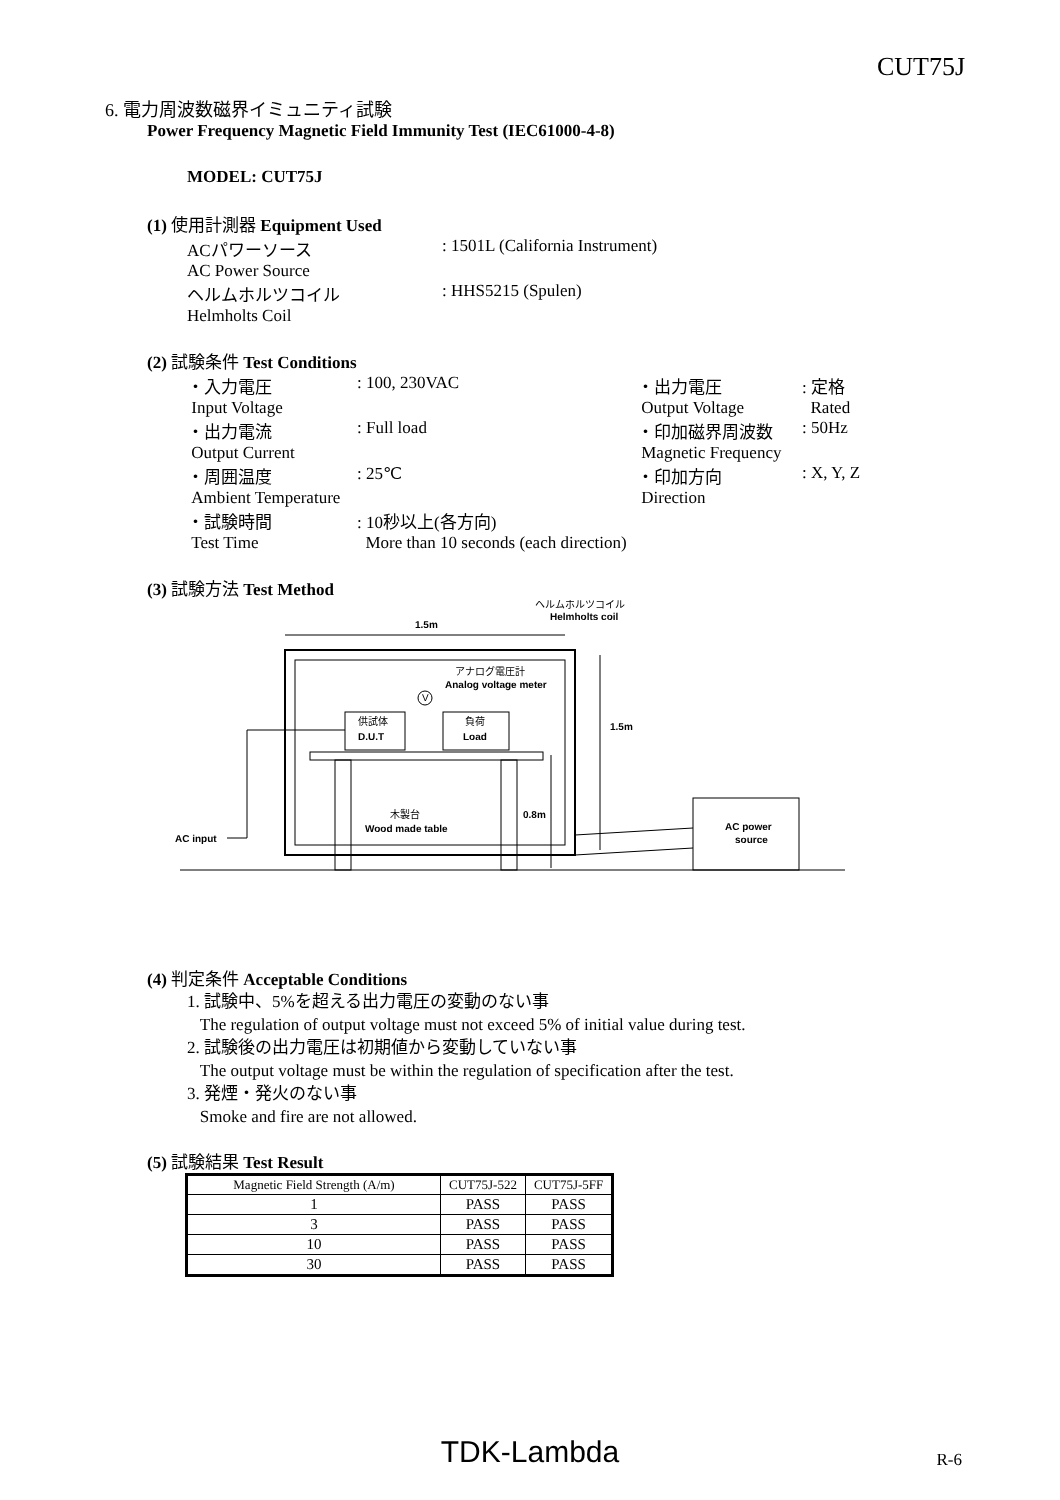CUT75J
6. 電力周波数磁界イミュニティ試験
Power Frequency Magnetic Field Immunity Test (IEC61000-4-8)
MODEL: CUT75J
(1) 使用計測器 Equipment Used
ACパワーソース
AC Power Source: 1501L (California Instrument)
ヘルムホルツコイル
Helmholts Coil: HHS5215 (Spulen)
(2) 試験条件 Test Conditions
・入力電圧
Input Voltage: 100, 230VAC
・出力電流
Output Current: Full load
・周囲温度
Ambient Temperature: 25℃
・試験時間
Test Time: 10秒以上(各方向)
More than 10 seconds (each direction)
・出力電圧
Output Voltage: 定格
Rated
・印加磁界周波数
Magnetic Frequency: 50Hz
・印加方向
Direction: X, Y, Z
(3) 試験方法 Test Method
ヘルムホルツコイル
Helmholts coil
1.5m
アナログ電圧計
Analog voltage meter
V
供試体
D.U.T
負荷
Load
木製台
Wood made table
0.8m
1.5m
AC power
source
AC input
(4) 判定条件 Acceptable Conditions
1. 試験中、5%を超える出力電圧の変動のない事
The regulation of output voltage must not exceed 5% of initial value during test.
2. 試験後の出力電圧は初期値から変動していない事
The output voltage must be within the regulation of specification after the test.
3. 発煙・発火のない事
Smoke and fire are not allowed.
(5) 試験結果 Test Result
| Magnetic Field Strength (A/m) | CUT75J-522 | CUT75J-5FF |
| 1 | PASS | PASS |
| 3 | PASS | PASS |
| 10 | PASS | PASS |
| 30 | PASS | PASS |
TDK-Lambda R-6